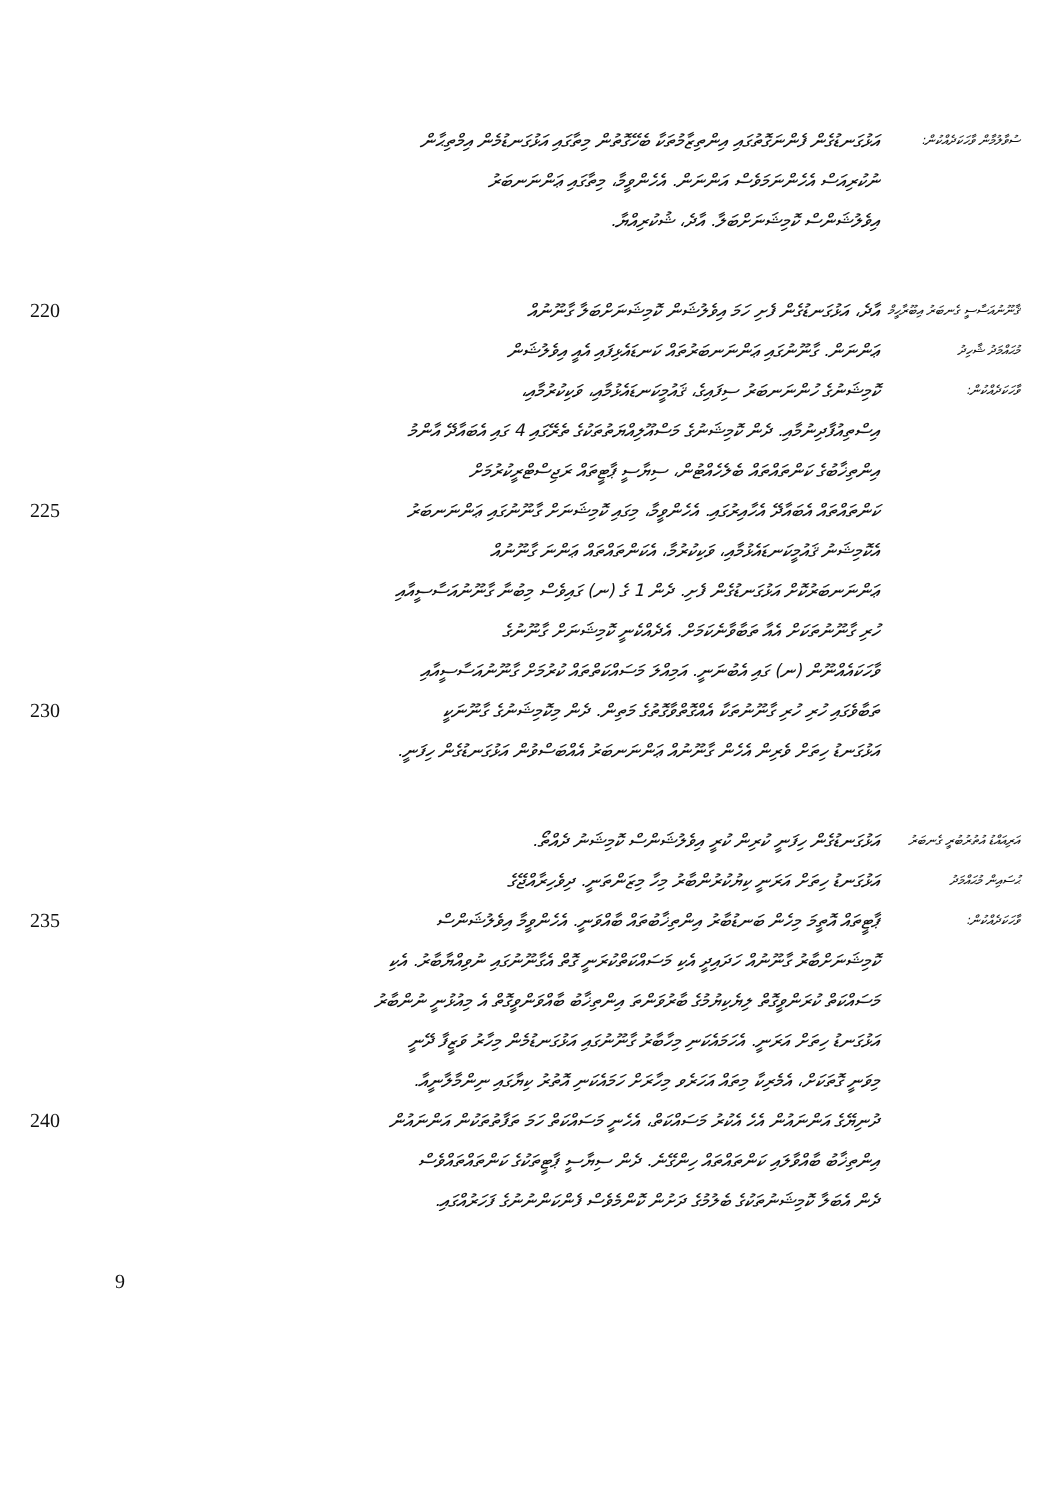އަޅުގަނޑުގެން ފެންނަގޮތުގައި އިންތިޒާމުތަކާ ބެހޭގޮތުން މިތާގައި އަޅުގަނޑުމެން އިމްތިޙާން
ނުކުރިއަސް އެހެންނަމަވެސް އަންނަން. އެހެންވީމާ، މިތާގައި ޢަންނަނބަރު
އިވެލުޝަންސް ކޮމިޝަނަށްބަލާ. އާދެ، ޝުކުރިއްޔާ.
ސުވާލުމާން ވާހަކަދެއްކުން:
220
225
230
އާދެ، އަޅުގަނޑުގެން ފެށި ހަމަ އިވެލުޝަން ކޮމިޝަނަށްބަލާ ގާނޫނުއް
ޢަންނަން. ގާނޫނުގައި ޢަންނަނބަރުތައް ކަނޑައެޅިފައި އެއީ އިވެލުޝަން
ކޮމިޝަނުގެ ހުންނަނބަރު ސިފައިގެ، ޤައުމީކަނޑައެޅުމާއި، ވަކިކުރުމާއި،
އިސްތިއުފާދިނުމާއި. ދެން ކޮމިޝަނުގެ މަސްއޫލިއްޔަތުތަކުގެ ތެރޭގައި 4 ގައި އެބައާދޭ އާންމު
އިންތިޚާބުގެ ކަންތައްތައް ބެލެހެއްޓުން، ސިޔާސީ ޕާޓީތައް ރަޖިސްޓްރީކުރުމަށް
ކަންތައްތައް އެބައާދޭ އެހާއިރުގައި. އެހެންވީމާ، މިގައި ކޮމިޝަނަށް ގާނޫނުގައި ޢަންނަނބަރު
އެކޮމިޝަނު ޤައުމީކަނޑައެޅުމާއި، ވަކިކުރުމާ، އެކަންތައްތައް ޢަންނަ ގާނޫނުއް
ޢަންނަނބަރުކޮށް އަޅުގަނޑުގެން ފެށި. ދެން 1 ގެ (ނ) ގައިވެސް މިބުނާ ގާނޫނުއަސާސީއާއި
ހުރި ގާނޫނުތަކަށް އެއާ ތަބާވާނެކަމަށް. އެދެއްކެނީ ކޮމިޝަނަށް ގާނޫނުގެ
ވާހަކައެއްނޫން (ނ) ގައި އެބުނަނީ. އަމިއްލަ މަސައްކަތްތައް ކުރުމަށް ގާނޫނުއަސާސީއާއި
ތަބާވެގައި ހުރި ހުރި ގާނޫނުތަކާ އެއްގޮތްވާގޮތުގެ މަތިން. ދެން މިކޮމިޝަނުގެ ގާނޫނަކީ
އަޅުގަނޑު ހިތަށް ވެރިން އެހެން ގާނޫނުއް ޢަންނަނބަރު އެއްބަސްވުން އަޅުގަނޑުގެން ހިފަނީ.
ޤާނޫނުއަސާސީ ގެނބަރު އިބޫރާހީމް
މުޙައްމަދު ޝާހިދު
ވާހަކަދެއްކުން:
235
240
އަޅުގަނޑުގެން ހިފަނީ ކުރިން ކުރީ އިވެލުޝަންސް ކޮމިޝަނު ދެއްތޯ.
އަޅުގަނޑު ހިތަށް އަރަނީ ކިޔުކުރުންބާރު މިހާ މިޒަންތަނީ. ދިވެހިރާއްޖޭގެ
ޕާޓީތައް އޮތީމަ މިހެން ބަނޑުބާރު އިންތިޚާބުތައް ބާއްވަނީ. އެހެންވީމާ އިވެލުޝަންސް
ކޮމިޝަނަށްބާރު ގާނޫނުއް ހަދައިދީ އެކި މަސައްކަތްކުރަނީ ގޮތް އެގާނޫނުގައި ނުވިއްޔާބާރު. އެކި
މަސައްކަތް ކުރަންވީގޮތް ލިޔެކިޔުމުގެ ބާރުވަންތަ އިންތިޚާބު ބާއްވަންވީގޮތް އެ މިއުޅުނީ ނުންބާރު
އަޅުގަނޑު ހިތަށް އަރަނީ. އެހަމައެކަނި މިހާބާރު ގާނޫނުގައި އަޅުގަނޑުމެން މިހާރު ވަޒީފާ ދޭނީ
މިވަނީ ގޮތަކަށް، އެމެރިކާ މިތައް އަހަރެވ މިހާރަށް ހަމައެކަނި އޮތުރު ކިޔާގައި ނިންމާލާނީއާ.
ދުނިޔޭގެ އަންނައުން އެހެ އެކުރު މަސައްކަތް، އެހެނީ މަސައްކަތް ހަމަ ތަފާތުތަކުން އަންނައުން
އިންތިޚާބު ބާއްވާލައި ކަންތައްތައް ހިންގޭނެ. ދެން ސިޔާސީ ޕާޓީތަކުގެ ކަންތައްތައްވެސް
ދެން އެބަލާ ކޮމިޝަނުތަކުގެ ބެލުމުގެ ދަށުން ކޮންމެވެސް ފެންކަންނުނުގެ ފަހަރުއްގައި.
އަރިއައްޑު އުތުރުބުރީ ގެނބަރު
ޙުސައިން މުޙައްމަދު
ވާހަކަދެއްކުން:
9